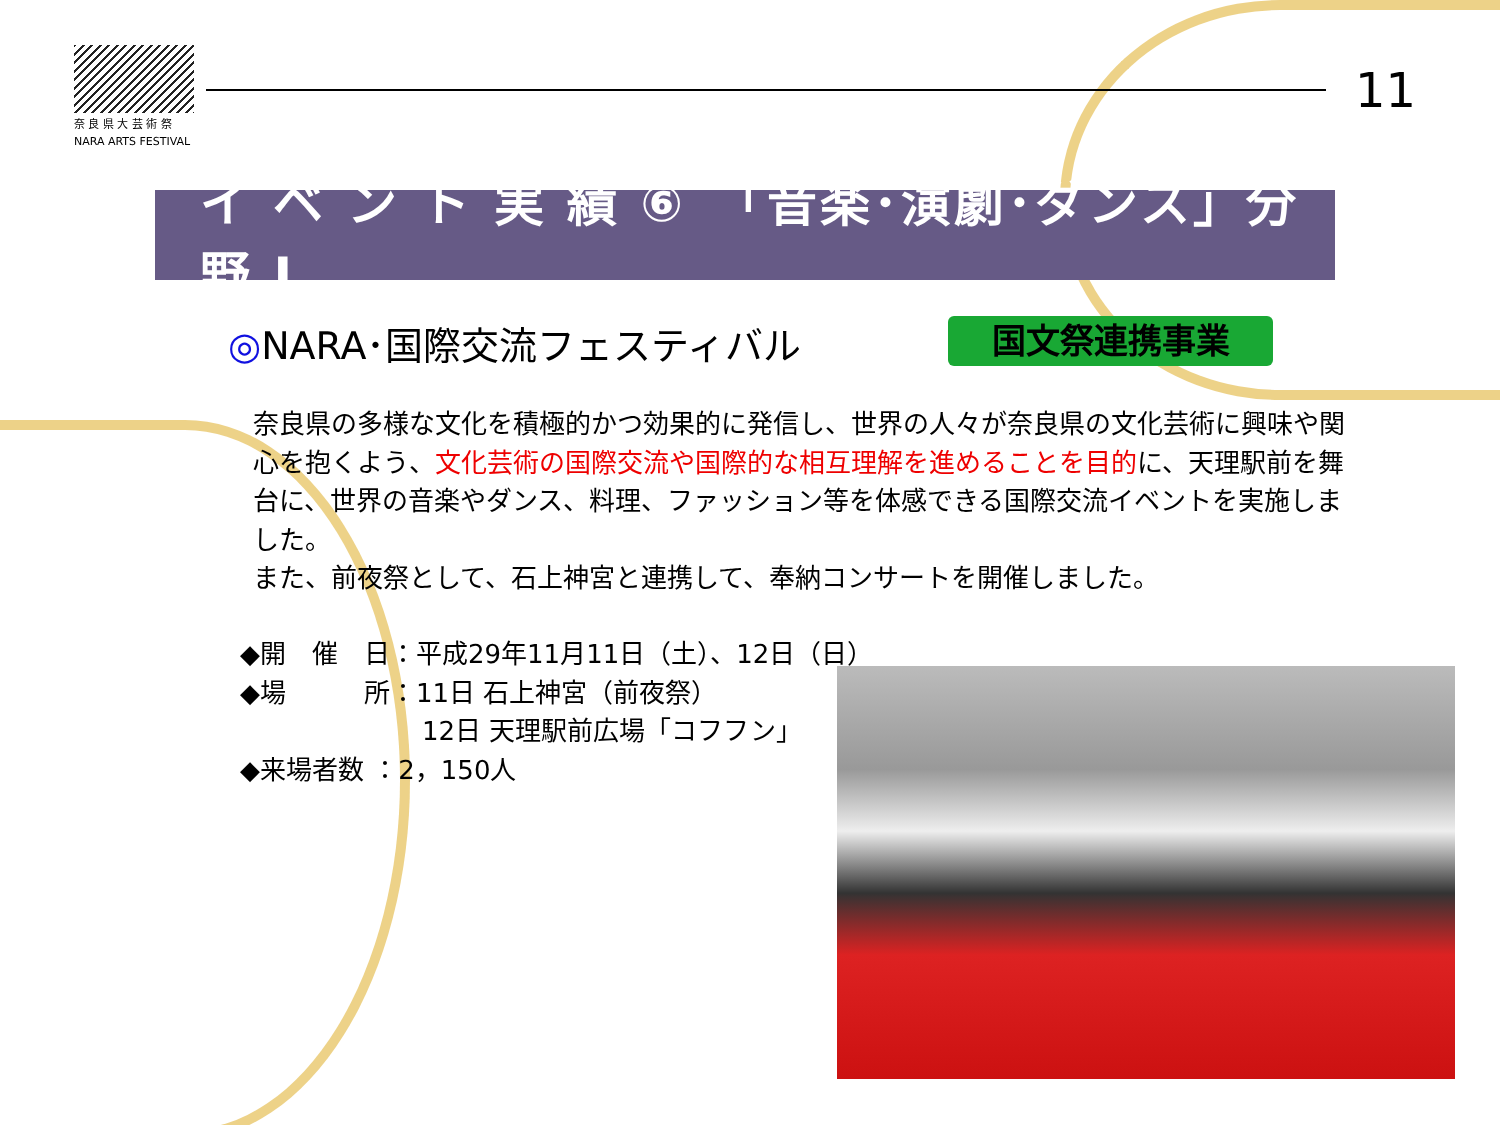奈 良 県 大 芸 術 祭
NARA ARTS FESTIVAL
11
イ ベ ン ト 実 績 ⑥　「音楽･演劇･ダンス」分野 Ⅰ
◎NARA･国際交流フェスティバル 国文祭連携事業
奈良県の多様な文化を積極的かつ効果的に発信し、世界の人々が奈良県の文化芸術に興味や関心を抱くよう、文化芸術の国際交流や国際的な相互理解を進めることを目的に、天理駅前を舞台に、世界の音楽やダンス、料理、ファッション等を体感できる国際交流イベントを実施しました。
また、前夜祭として、石上神宮と連携して、奉納コンサートを開催しました。
◆開　催　日：平成29年11月11日（土）、12日（日）
◆場　　　所：11日 石上神宮（前夜祭）
　　　　　　　12日 天理駅前広場「コフフン」
◆来場者数 ：2，150人